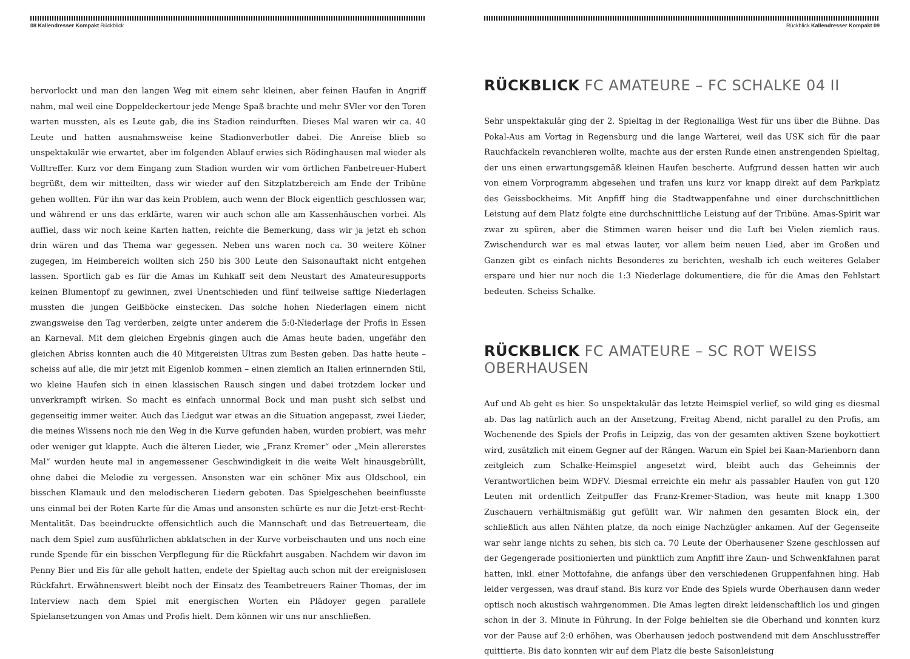08 Kallendresser Kompakt Rückblick
hervorlockt und man den langen Weg mit einem sehr kleinen, aber feinen Haufen in Angriff nahm, mal weil eine Doppeldeckertour jede Menge Spaß brachte und mehr SVler vor den Toren warten mussten, als es Leute gab, die ins Stadion reindurften. Dieses Mal waren wir ca. 40 Leute und hatten ausnahmsweise keine Stadionverbotler dabei. Die Anreise blieb so unspektakulär wie erwartet, aber im folgenden Ablauf erwies sich Rödinghausen mal wieder als Volltreffer. Kurz vor dem Eingang zum Stadion wurden wir vom örtlichen Fanbetreuer-Hubert begrüßt, dem wir mitteilten, dass wir wieder auf den Sitzplatzbereich am Ende der Tribüne gehen wollten. Für ihn war das kein Problem, auch wenn der Block eigentlich geschlossen war, und während er uns das erklärte, waren wir auch schon alle am Kassenhäuschen vorbei. Als auffiel, dass wir noch keine Karten hatten, reichte die Bemerkung, dass wir ja jetzt eh schon drin wären und das Thema war gegessen. Neben uns waren noch ca. 30 weitere Kölner zugegen, im Heimbereich wollten sich 250 bis 300 Leute den Saisonauftakt nicht entgehen lassen. Sportlich gab es für die Amas im Kuhkaff seit dem Neustart des Amateuresupports keinen Blumentopf zu gewinnen, zwei Unentschieden und fünf teilweise saftige Niederlagen mussten die jungen Geißböcke einstecken. Das solche hohen Niederlagen einem nicht zwangsweise den Tag verderben, zeigte unter anderem die 5:0-Niederlage der Profis in Essen an Karneval. Mit dem gleichen Ergebnis gingen auch die Amas heute baden, ungefähr den gleichen Abriss konnten auch die 40 Mitgereisten Ultras zum Besten geben. Das hatte heute – scheiss auf alle, die mir jetzt mit Eigenlob kommen – einen ziemlich an Italien erinnernden Stil, wo kleine Haufen sich in einen klassischen Rausch singen und dabei trotzdem locker und unverkrampft wirken. So macht es einfach unnormal Bock und man pusht sich selbst und gegenseitig immer weiter. Auch das Liedgut war etwas an die Situation angepasst, zwei Lieder, die meines Wissens noch nie den Weg in die Kurve gefunden haben, wurden probiert, was mehr oder weniger gut klappte. Auch die älteren Lieder, wie „Franz Kremer“ oder „Mein allererstes Mal“ wurden heute mal in angemessener Geschwindigkeit in die weite Welt hinausgebrüllt, ohne dabei die Melodie zu vergessen. Ansonsten war ein schöner Mix aus Oldschool, ein bisschen Klamauk und den melodischeren Liedern geboten. Das Spielgeschehen beeinflusste uns einmal bei der Roten Karte für die Amas und ansonsten schürte es nur die Jetzt-erst-Recht-Mentalität. Das beeindruckte offensichtlich auch die Mannschaft und das Betreuerteam, die nach dem Spiel zum ausführlichen abklatschen in der Kurve vorbeischauten und uns noch eine runde Spende für ein bisschen Verpflegung für die Rückfahrt ausgaben. Nachdem wir davon im Penny Bier und Eis für alle geholt hatten, endete der Spieltag auch schon mit der ereignislosen Rückfahrt. Erwähnenswert bleibt noch der Einsatz des Teambetreuers Rainer Thomas, der im Interview nach dem Spiel mit energischen Worten ein Plädoyer gegen parallele Spielansetzungen von Amas und Profis hielt. Dem können wir uns nur anschließen.
Rückblick Kallendresser Kompakt 09
RÜCKBLICK FC AMATEURE – FC SCHALKE 04 II
Sehr unspektakulär ging der 2. Spieltag in der Regionalliga West für uns über die Bühne. Das Pokal-Aus am Vortag in Regensburg und die lange Warterei, weil das USK sich für die paar Rauchfackeln revanchieren wollte, machte aus der ersten Runde einen anstrengenden Spieltag, der uns einen erwartungsgemäß kleinen Haufen bescherte. Aufgrund dessen hatten wir auch von einem Vorprogramm abgesehen und trafen uns kurz vor knapp direkt auf dem Parkplatz des Geissbockheims. Mit Anpfiff hing die Stadtwappenfahne und einer durchschnittlichen Leistung auf dem Platz folgte eine durchschnittliche Leistung auf der Tribüne. Amas-Spirit war zwar zu spüren, aber die Stimmen waren heiser und die Luft bei Vielen ziemlich raus. Zwischendurch war es mal etwas lauter, vor allem beim neuen Lied, aber im Großen und Ganzen gibt es einfach nichts Besonderes zu berichten, weshalb ich euch weiteres Gelaber erspare und hier nur noch die 1:3 Niederlage dokumentiere, die für die Amas den Fehlstart bedeuten. Scheiss Schalke.
RÜCKBLICK FC AMATEURE – SC ROT WEISS OBERHAUSEN
Auf und Ab geht es hier. So unspektakulär das letzte Heimspiel verlief, so wild ging es diesmal ab. Das lag natürlich auch an der Ansetzung, Freitag Abend, nicht parallel zu den Profis, am Wochenende des Spiels der Profis in Leipzig, das von der gesamten aktiven Szene boykottiert wird, zusätzlich mit einem Gegner auf der Rängen. Warum ein Spiel bei Kaan-Marienborn dann zeitgleich zum Schalke-Heimspiel angesetzt wird, bleibt auch das Geheimnis der Verantwortlichen beim WDFV. Diesmal erreichte ein mehr als passabler Haufen von gut 120 Leuten mit ordentlich Zeitpuffer das Franz-Kremer-Stadion, was heute mit knapp 1.300 Zuschauern verhältnismäßig gut gefüllt war. Wir nahmen den gesamten Block ein, der schließlich aus allen Nähten platze, da noch einige Nachzügler ankamen. Auf der Gegenseite war sehr lange nichts zu sehen, bis sich ca. 70 Leute der Oberhausener Szene geschlossen auf der Gegengerade positionierten und pünktlich zum Anpfiff ihre Zaun- und Schwenkfahnen parat hatten, inkl. einer Mottofahne, die anfangs über den verschiedenen Gruppenfahnen hing. Hab leider vergessen, was drauf stand. Bis kurz vor Ende des Spiels wurde Oberhausen dann weder optisch noch akustisch wahrgenommen. Die Amas legten direkt leidenschaftlich los und gingen schon in der 3. Minute in Führung. In der Folge behielten sie die Oberhand und konnten kurz vor der Pause auf 2:0 erhöhen, was Oberhausen jedoch postwendend mit dem Anschlusstreffer quittierte. Bis dato konnten wir auf dem Platz die beste Saisonleistung